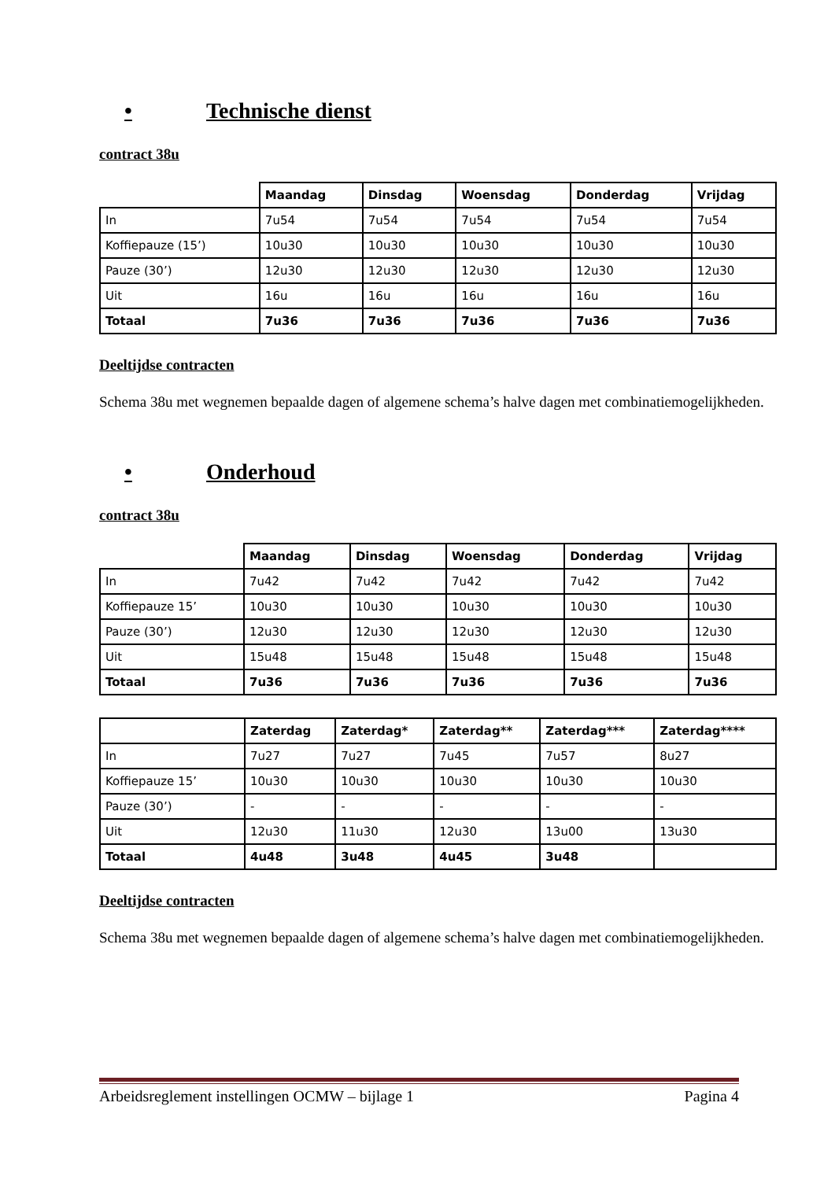• Technische dienst
contract 38u
| | Maandag | Dinsdag | Woensdag | Donderdag | Vrijdag |
| In | 7u54 | 7u54 | 7u54 | 7u54 | 7u54 |
| Koffiepauze (15’) | 10u30 | 10u30 | 10u30 | 10u30 | 10u30 |
| Pauze (30’) | 12u30 | 12u30 | 12u30 | 12u30 | 12u30 |
| Uit | 16u | 16u | 16u | 16u | 16u |
| Totaal | 7u36 | 7u36 | 7u36 | 7u36 | 7u36 |
Deeltijdse contracten
Schema 38u met wegnemen bepaalde dagen of algemene schema’s halve dagen met combinatiemogelijkheden.
• Onderhoud
contract 38u
| | Maandag | Dinsdag | Woensdag | Donderdag | Vrijdag |
| In | 7u42 | 7u42 | 7u42 | 7u42 | 7u42 |
| Koffiepauze 15’ | 10u30 | 10u30 | 10u30 | 10u30 | 10u30 |
| Pauze (30’) | 12u30 | 12u30 | 12u30 | 12u30 | 12u30 |
| Uit | 15u48 | 15u48 | 15u48 | 15u48 | 15u48 |
| Totaal | 7u36 | 7u36 | 7u36 | 7u36 | 7u36 |
| | Zaterdag | Zaterdag* | Zaterdag** | Zaterdag*** | Zaterdag**** |
| In | 7u27 | 7u27 | 7u45 | 7u57 | 8u27 |
| Koffiepauze 15’ | 10u30 | 10u30 | 10u30 | 10u30 | 10u30 |
| Pauze (30’) | - | - | - | - | - |
| Uit | 12u30 | 11u30 | 12u30 | 13u00 | 13u30 |
| Totaal | 4u48 | 3u48 | 4u45 | 3u48 | |
Deeltijdse contracten
Schema 38u met wegnemen bepaalde dagen of algemene schema’s halve dagen met combinatiemogelijkheden.
Arbeidsreglement instellingen OCMW – bijlage 1 Pagina 4